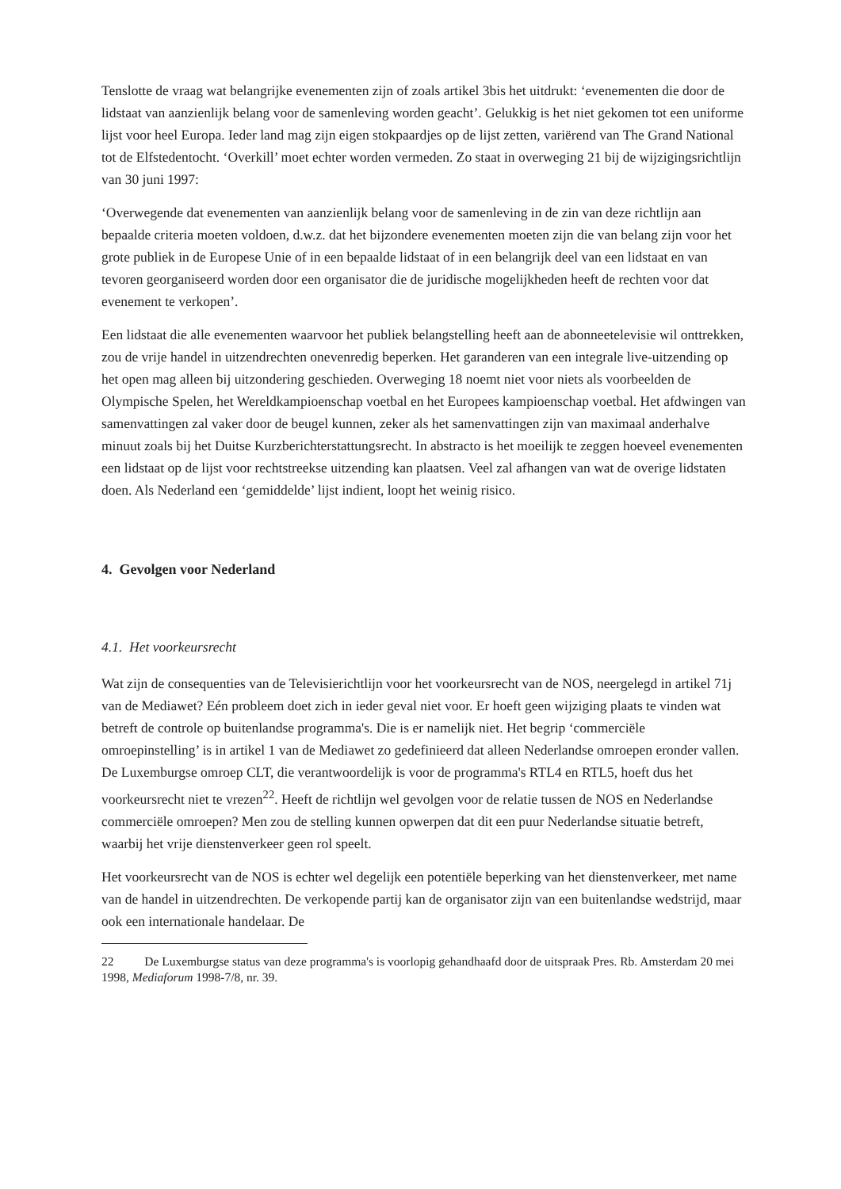Tenslotte de vraag wat belangrijke evenementen zijn of zoals artikel 3bis het uitdrukt: ‘evenementen die door de lidstaat van aanzienlijk belang voor de samenleving worden geacht’. Gelukkig is het niet gekomen tot een uniforme lijst voor heel Europa. Ieder land mag zijn eigen stokpaardjes op de lijst zetten, variërend van The Grand National tot de Elfstedentocht. ‘Overkill’ moet echter worden vermeden. Zo staat in overweging 21 bij de wijzigingsrichtlijn van 30 juni 1997:
‘Overwegende dat evenementen van aanzienlijk belang voor de samenleving in de zin van deze richtlijn aan bepaalde criteria moeten voldoen, d.w.z. dat het bijzondere evenementen moeten zijn die van belang zijn voor het grote publiek in de Europese Unie of in een bepaalde lidstaat of in een belangrijk deel van een lidstaat en van tevoren georganiseerd worden door een organisator die de juridische mogelijkheden heeft de rechten voor dat evenement te verkopen’.
Een lidstaat die alle evenementen waarvoor het publiek belangstelling heeft aan de abonneetelevisie wil onttrekken, zou de vrije handel in uitzendrechten onevenredig beperken. Het garanderen van een integrale live-uitzending op het open mag alleen bij uitzondering geschieden. Overweging 18 noemt niet voor niets als voorbeelden de Olympische Spelen, het Wereldkampioenschap voetbal en het Europees kampioenschap voetbal. Het afdwingen van samenvattingen zal vaker door de beugel kunnen, zeker als het samenvattingen zijn van maximaal anderhalve minuut zoals bij het Duitse Kurzberichterstattungsrecht. In abstracto is het moeilijk te zeggen hoeveel evenementen een lidstaat op de lijst voor rechtstreekse uitzending kan plaatsen. Veel zal afhangen van wat de overige lidstaten doen. Als Nederland een ‘gemiddelde’ lijst indient, loopt het weinig risico.
4. Gevolgen voor Nederland
4.1. Het voorkeursrecht
Wat zijn de consequenties van de Televisierichtlijn voor het voorkeursrecht van de NOS, neergelegd in artikel 71j van de Mediawet? Eén probleem doet zich in ieder geval niet voor. Er hoeft geen wijziging plaats te vinden wat betreft de controle op buitenlandse programma's. Die is er namelijk niet. Het begrip ‘commerciële omroepinstelling’ is in artikel 1 van de Mediawet zo gedefinieerd dat alleen Nederlandse omroepen eronder vallen. De Luxemburgse omroep CLT, die verantwoordelijk is voor de programma's RTL4 en RTL5, hoeft dus het voorkeursrecht niet te vrezen<sup>22</sup>. Heeft de richtlijn wel gevolgen voor de relatie tussen de NOS en Nederlandse commerciële omroepen? Men zou de stelling kunnen opwerpen dat dit een puur Nederlandse situatie betreft, waarbij het vrije dienstenverkeer geen rol speelt.
Het voorkeursrecht van de NOS is echter wel degelijk een potentiële beperking van het dienstenverkeer, met name van de handel in uitzendrechten. De verkopende partij kan de organisator zijn van een buitenlandse wedstrijd, maar ook een internationale handelaar. De
22 De Luxemburgse status van deze programma's is voorlopig gehandhaafd door de uitspraak Pres. Rb. Amsterdam 20 mei 1998, Mediaforum 1998-7/8, nr. 39.